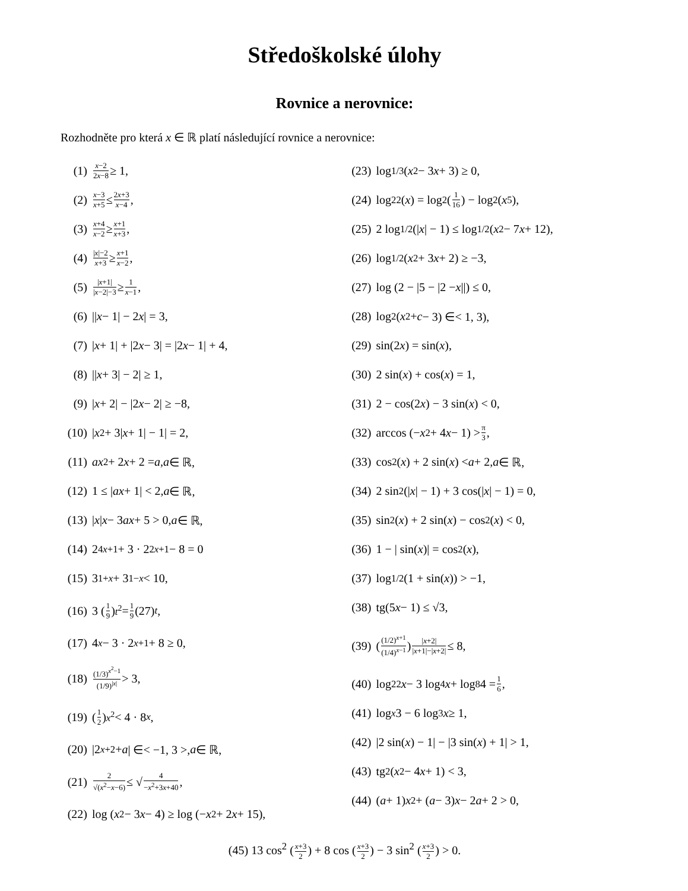Středoškolské úlohy
Rovnice a nerovnice:
Rozhodněte pro která x ∈ ℝ platí následující rovnice a nerovnice:
(1) x−2 2x−8 ≥ 1,
(2) x−3 x+5 ≤ 2x+3 x−4,
(3) x+4 x−2 ≥ x+1 x+3,
(4) |x|−2 x+3 ≥ x+1 x−2,
(5) |x+1| |x−2|−3 ≥ 1 x−1,
(6) || x − 1| − 2 x | = 3,
(7) | x + 1| + |2 x − 3| = |2 x − 1| + 4,
(8) || x + 3| − 2| ≥ 1,
(9) | x + 2| − |2 x − 2| ≥ −8,
(10) | x<sup>2</sup> + 3| x + 1| − 1| = 2,
(11) ax<sup>2</sup> + 2 x + 2 = a, a ∈ ℝ,
(12) 1 ≤ | ax + 1| < 2, a ∈ ℝ,
(13) | x | x − 3 ax + 5 > 0, a ∈ ℝ,
(14) 2<sup>4x+1</sup> + 3 · 2<sup>2x+1</sup> − 8 = 0
(15) 3<sup>1+x</sup> + 3<sup>1−x</sup> < 10,
(16) 3 (1 9)<sup>t<sup>2</sup></sup> = 1 9 (27)<sup>t</sup>,
(17) 4<sup>x</sup> − 3 · 2<sup>x+1</sup> + 8 ≥ 0,
(18) (1/3)<sup>x<sup>2</sup>−1</sup> (1/9)<sup>|x|</sup> > 3,
(19) (1 2)<sup>x<sup>2</sup></sup> < 4 · 8<sup>x</sup>,
(20) |2<sup>x+2</sup> + a | ∈< −1, 3 >, a ∈ ℝ,
(21) 2 √(x<sup>2</sup>−x−6) ≤ √ 4 −x<sup>2</sup>+3x+40,
(22) log (x<sup>2</sup> − 3 x − 4) ≥ log (− x<sup>2</sup> + 2 x + 15),
(23) log<sub>1/3</sub> (x<sup>2</sup> − 3 x + 3) ≥ 0,
(24) log<sub>2</sub><sup>2</sup>(x) = log<sub>2</sub> (1 16) − log<sub>2</sub> (x<sup>5</sup>),
(25) 2 log<sub>1/2</sub>(| x | − 1) ≤ log<sub>1/2</sub> (x<sup>2</sup> − 7 x + 12),
(26) log<sub>1/2</sub> (x<sup>2</sup> + 3 x + 2) ≥ −3,
(27) log (2 − |5 − |2 − x ||) ≤ 0,
(28) log<sub>2</sub> (x<sup>2</sup> + c − 3) ∈< 1, 3),
(29) sin(2 x) = sin(x),
(30) 2 sin(x) + cos(x) = 1,
(31) 2 − cos(2 x) − 3 sin(x) < 0,
(32) arccos (− x<sup>2</sup> + 4 x − 1) > π 3,
(33) cos<sup>2</sup>(x) + 2 sin(x) < a + 2, a ∈ ℝ,
(34) 2 sin<sup>2</sup>(| x | − 1) + 3 cos(| x | − 1) = 0,
(35) sin<sup>2</sup>(x) + 2 sin(x) − cos<sup>2</sup>(x) < 0,
(36) 1 − | sin(x)| = cos<sup>2</sup>(x),
(37) log<sub>1/2</sub>(1 + sin(x)) > −1,
(38) tg(5 x − 1) ≤ √3,
(39) ((1/2)<sup>x+1</sup> (1/4)<sup>x−1</sup>)<sup>|x+2| |x+1|−|x+2|</sup> ≤ 8,
(40) log<sub>2</sub><sup>2</sup> x − 3 log<sub>4</sub> x + log<sub>8</sub> 4 = 1 6,
(41) log<sub>x</sub> 3 − 6 log<sub>3</sub> x ≥ 1,
(42) |2 sin(x) − 1| − |3 sin(x) + 1| > 1,
(43) tg<sup>2</sup> (x<sup>2</sup> − 4 x + 1) < 3,
(44) (a + 1) x<sup>2</sup> + (a − 3) x − 2 a + 2 > 0,
(45) 13 cos<sup>2</sup> (x+3 2) + 8 cos (x+3 2) − 3 sin<sup>2</sup> (x+3 2) > 0.